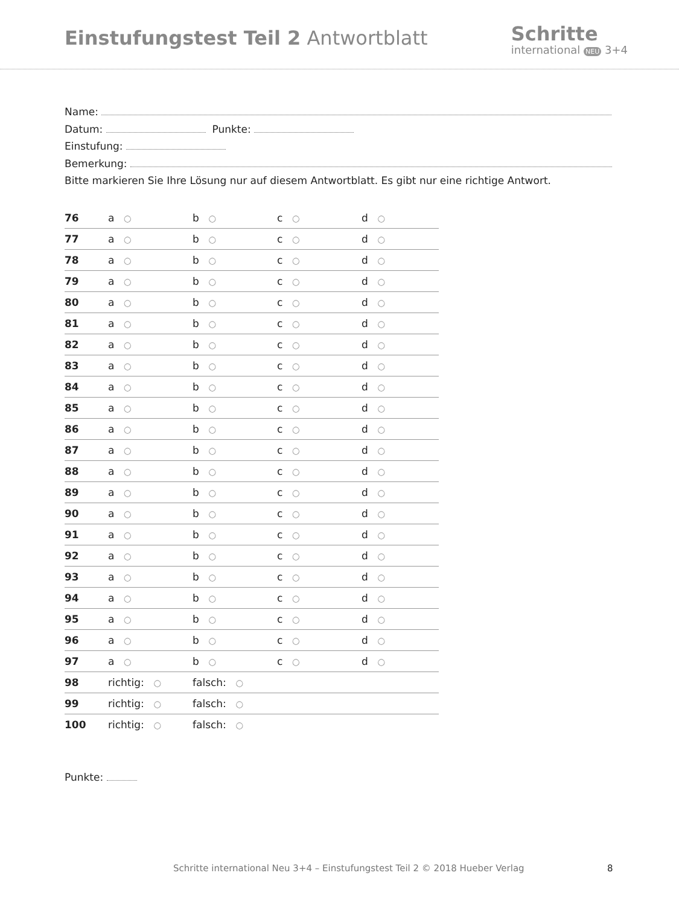Einstufungstest Teil 2 Antwortblatt
Schritte
international NEU 3+4
Name:
Datum: Punkte:
Einstufung:
Bemerkung:
Bitte markieren Sie Ihre Lösung nur auf diesem Antwortblatt. Es gibt nur eine richtige Antwort.
| 76 | a ○ | b ○ | c ○ | d ○ |
| 77 | a ○ | b ○ | c ○ | d ○ |
| 78 | a ○ | b ○ | c ○ | d ○ |
| 79 | a ○ | b ○ | c ○ | d ○ |
| 80 | a ○ | b ○ | c ○ | d ○ |
| 81 | a ○ | b ○ | c ○ | d ○ |
| 82 | a ○ | b ○ | c ○ | d ○ |
| 83 | a ○ | b ○ | c ○ | d ○ |
| 84 | a ○ | b ○ | c ○ | d ○ |
| 85 | a ○ | b ○ | c ○ | d ○ |
| 86 | a ○ | b ○ | c ○ | d ○ |
| 87 | a ○ | b ○ | c ○ | d ○ |
| 88 | a ○ | b ○ | c ○ | d ○ |
| 89 | a ○ | b ○ | c ○ | d ○ |
| 90 | a ○ | b ○ | c ○ | d ○ |
| 91 | a ○ | b ○ | c ○ | d ○ |
| 92 | a ○ | b ○ | c ○ | d ○ |
| 93 | a ○ | b ○ | c ○ | d ○ |
| 94 | a ○ | b ○ | c ○ | d ○ |
| 95 | a ○ | b ○ | c ○ | d ○ |
| 96 | a ○ | b ○ | c ○ | d ○ |
| 97 | a ○ | b ○ | c ○ | d ○ |
| 98 | richtig: ○ | falsch: ○ | | |
| 99 | richtig: ○ | falsch: ○ | | |
| 100 | richtig: ○ | falsch: ○ | | |
Punkte:
Schritte international Neu 3+4 – Einstufungstest Teil 2 © 2018 Hueber Verlag 8